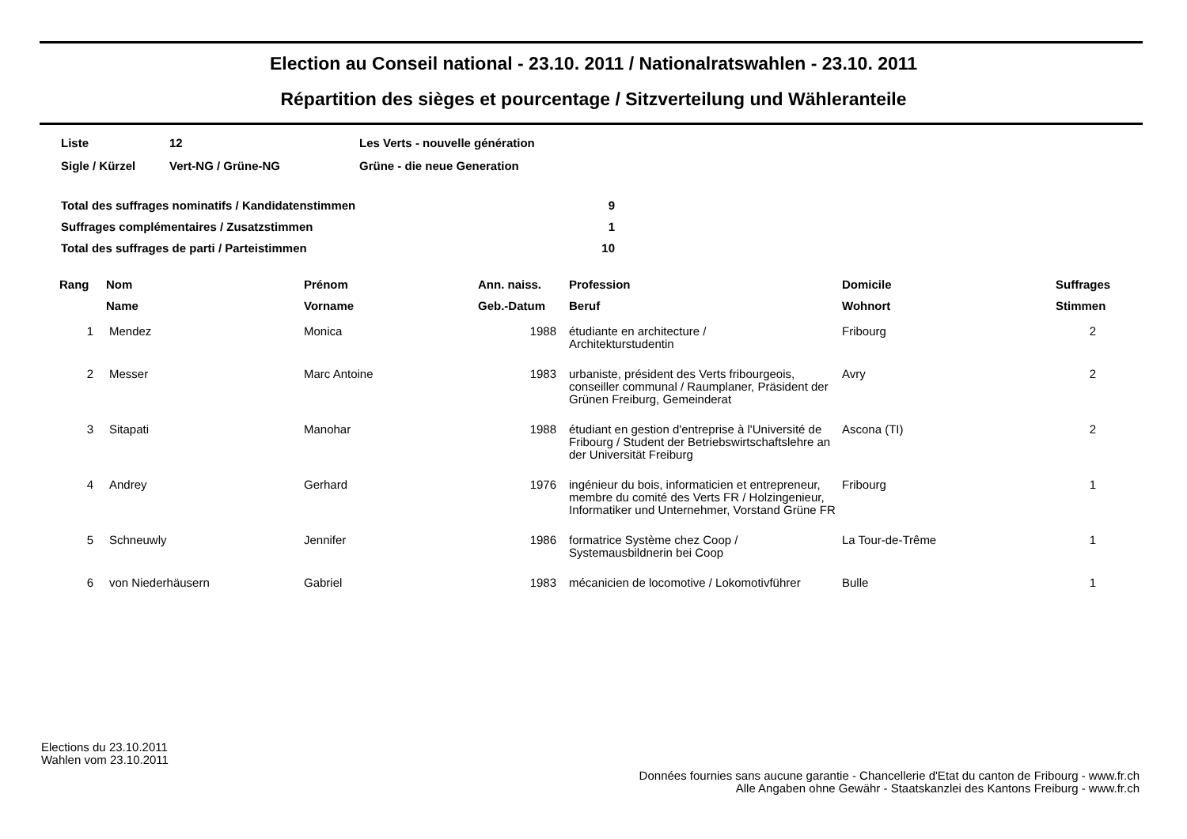Election au Conseil national - 23.10. 2011 / Nationalratswahlen - 23.10. 2011
Répartition des sièges et pourcentage / Sitzverteilung und Wähleranteile
| Liste | 12 | Les Verts - nouvelle génération |
| Sigle / Kürzel | Vert-NG / Grüne-NG | Grüne - die neue Generation |
| Total des suffrages nominatifs / Kandidatenstimmen | 9 |
| Suffrages complémentaires / Zusatzstimmen | 1 |
| Total des suffrages de parti / Parteistimmen | 10 |
| Rang | Nom | Prénom | Ann. naiss. | Profession | Domicile | Suffrages |
| --- | --- | --- | --- | --- | --- | --- |
| | Name | Vorname | Geb.-Datum | Beruf | Wohnort | Stimmen |
| 1 | Mendez | Monica | 1988 | étudiante en architecture / Architekturstudentin | Fribourg | 2 |
| 2 | Messer | Marc Antoine | 1983 | urbaniste, président des Verts fribourgeois, conseiller communal / Raumplaner, Präsident der Grünen Freiburg, Gemeinderat | Avry | 2 |
| 3 | Sitapati | Manohar | 1988 | étudiant en gestion d'entreprise à l'Université de Fribourg / Student der Betriebswirtschaftslehre an der Universität Freiburg | Ascona (TI) | 2 |
| 4 | Andrey | Gerhard | 1976 | ingénieur du bois, informaticien et entrepreneur, membre du comité des Verts FR / Holzingenieur, Informatiker und Unternehmer, Vorstand Grüne FR | Fribourg | 1 |
| 5 | Schneuwly | Jennifer | 1986 | formatrice Système chez Coop / Systemausbildnerin bei Coop | La Tour-de-Trême | 1 |
| 6 | von Niederhäusern | Gabriel | 1983 | mécanicien de locomotive / Lokomotivführer | Bulle | 1 |
Elections du 23.10.2011
Wahlen vom 23.10.2011
Données fournies sans aucune garantie - Chancellerie d'Etat du canton de Fribourg - www.fr.ch
Alle Angaben ohne Gewähr - Staatskanzlei des Kantons Freiburg - www.fr.ch